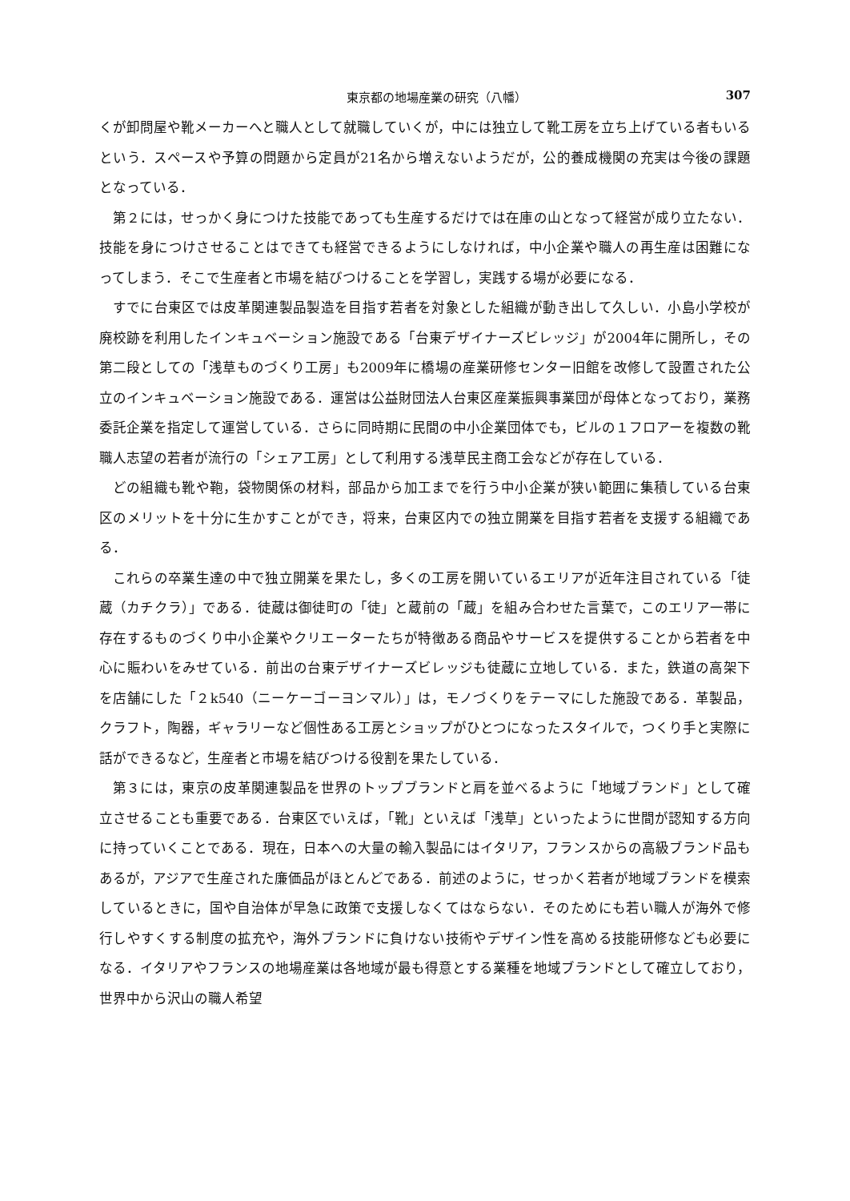東京都の地場産業の研究（八幡） 307
くが卸問屋や靴メーカーへと職人として就職していくが，中には独立して靴工房を立ち上げている者もいるという．スペースや予算の問題から定員が21名から増えないようだが，公的養成機関の充実は今後の課題となっている．
第２には，せっかく身につけた技能であっても生産するだけでは在庫の山となって経営が成り立たない．技能を身につけさせることはできても経営できるようにしなければ，中小企業や職人の再生産は困難になってしまう．そこで生産者と市場を結びつけることを学習し，実践する場が必要になる．
すでに台東区では皮革関連製品製造を目指す若者を対象とした組織が動き出して久しい．小島小学校が廃校跡を利用したインキュベーション施設である「台東デザイナーズビレッジ」が2004年に開所し，その第二段としての「浅草ものづくり工房」も2009年に橋場の産業研修センター旧館を改修して設置された公立のインキュベーション施設である．運営は公益財団法人台東区産業振興事業団が母体となっており，業務委託企業を指定して運営している．さらに同時期に民間の中小企業団体でも，ビルの１フロアーを複数の靴職人志望の若者が流行の「シェア工房」として利用する浅草民主商工会などが存在している．
どの組織も靴や鞄，袋物関係の材料，部品から加工までを行う中小企業が狭い範囲に集積している台東区のメリットを十分に生かすことができ，将来，台東区内での独立開業を目指す若者を支援する組織である．
これらの卒業生達の中で独立開業を果たし，多くの工房を開いているエリアが近年注目されている「徒蔵（カチクラ）」である．徒蔵は御徒町の「徒」と蔵前の「蔵」を組み合わせた言葉で，このエリア一帯に存在するものづくり中小企業やクリエーターたちが特徴ある商品やサービスを提供することから若者を中心に賑わいをみせている．前出の台東デザイナーズビレッジも徒蔵に立地している．また，鉄道の高架下を店舗にした「２k540（ニーケーゴーヨンマル）」は，モノづくりをテーマにした施設である．革製品，クラフト，陶器，ギャラリーなど個性ある工房とショップがひとつになったスタイルで，つくり手と実際に話ができるなど，生産者と市場を結びつける役割を果たしている．
第３には，東京の皮革関連製品を世界のトップブランドと肩を並べるように「地域ブランド」として確立させることも重要である．台東区でいえば，「靴」といえば「浅草」といったように世間が認知する方向に持っていくことである．現在，日本への大量の輸入製品にはイタリア，フランスからの高級ブランド品もあるが，アジアで生産された廉価品がほとんどである．前述のように，せっかく若者が地域ブランドを模索しているときに，国や自治体が早急に政策で支援しなくてはならない．そのためにも若い職人が海外で修行しやすくする制度の拡充や，海外ブランドに負けない技術やデザイン性を高める技能研修なども必要になる．イタリアやフランスの地場産業は各地域が最も得意とする業種を地域ブランドとして確立しており，世界中から沢山の職人希望